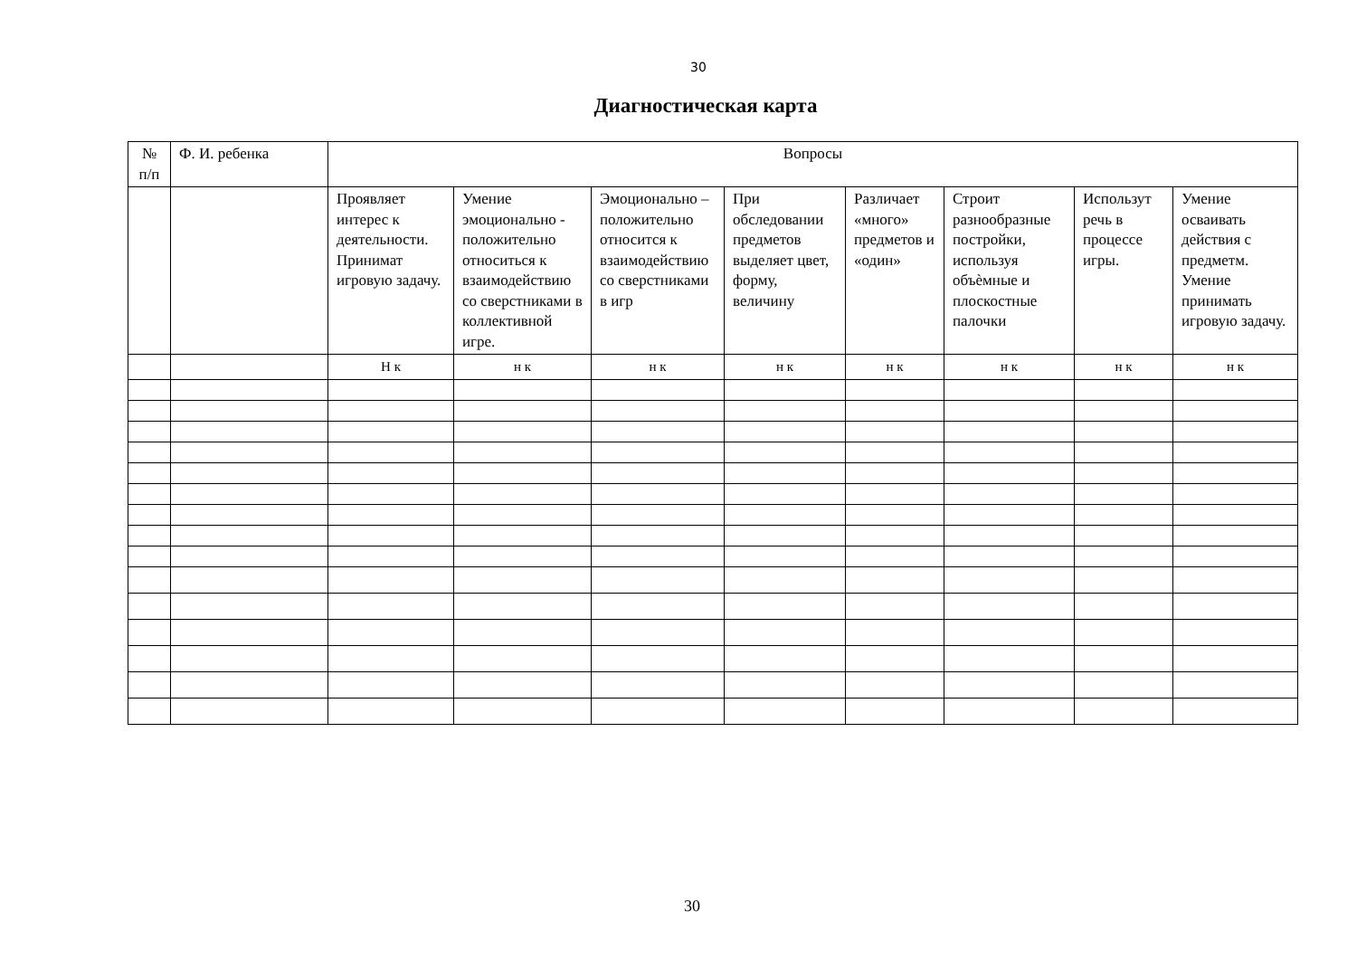30
Диагностическая карта
| № п/п | Ф. И. ребенка | Вопросы | | | | | | | |
| | | Проявляет интерес к деятельности. Принимат игровую задачу. | Умение эмоционально - положительно относиться к взаимодействию со сверстниками в коллективной игре. | Эмоционально – положительно относится к взаимодействию со сверстниками в игр | При обследовании предметов выделяет цвет, форму, величину | Различает «много» предметов и «один» | Строит разнообразные постройки, используя объѐмные и плоскостные палочки | Использут речь в процессе игры. | Умение осваивать действия с предметм. Умение принимать игровую задачу. |
| | | Н к | н к | н к | н к | н к | н к | н к | н к |
30